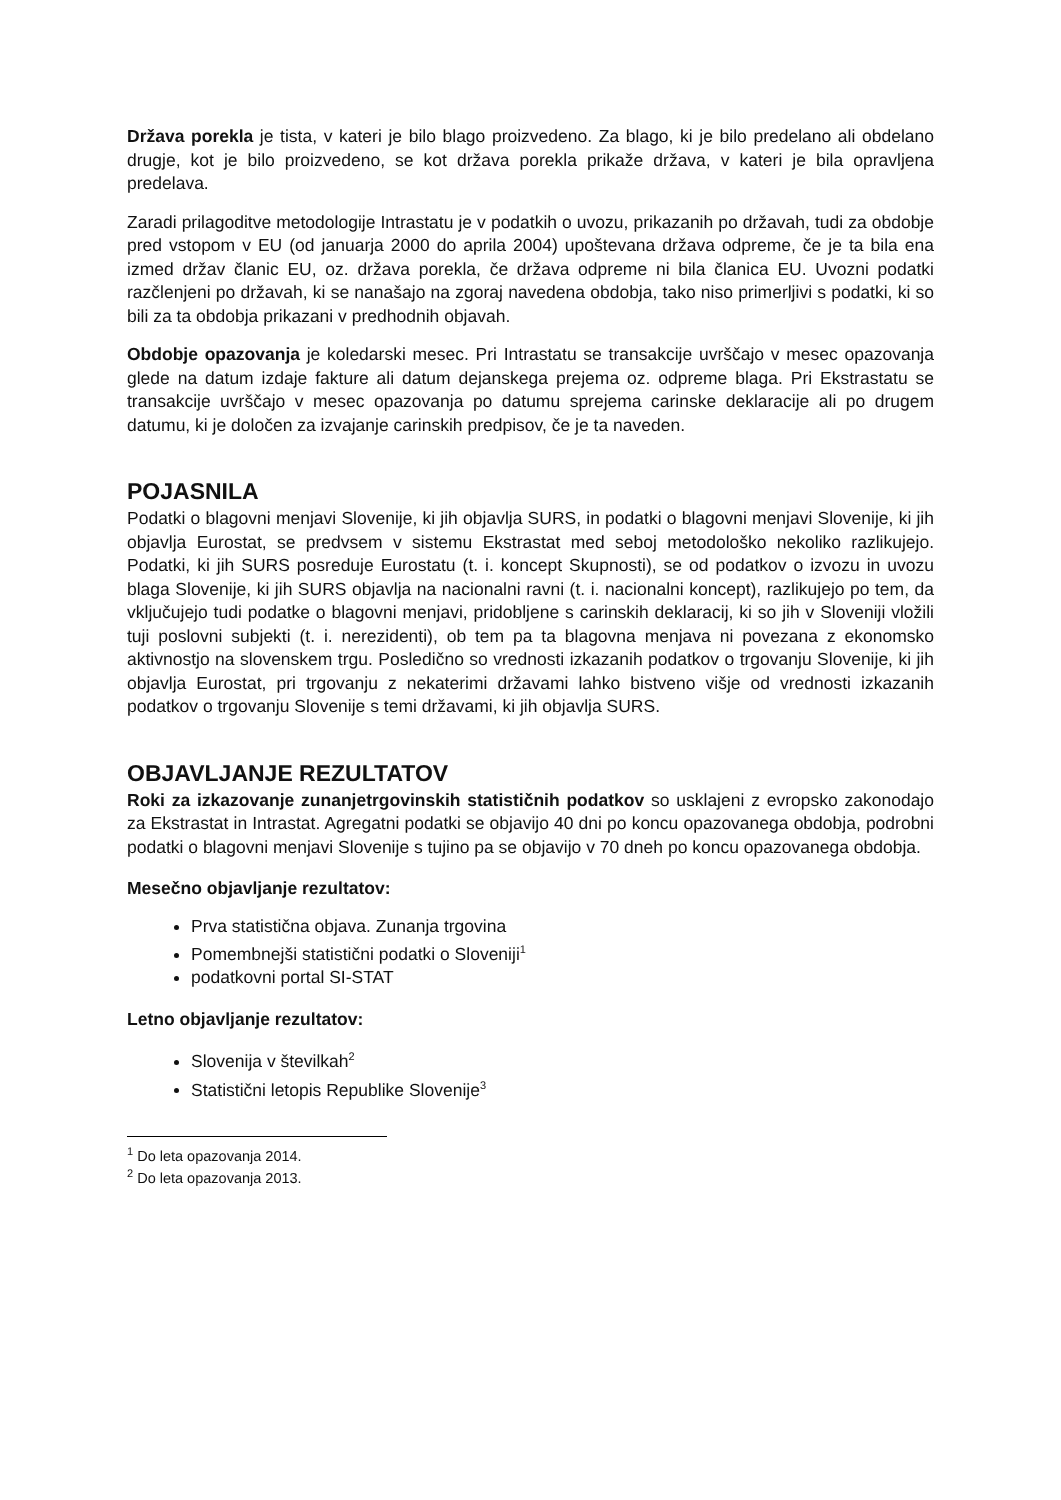Država porekla je tista, v kateri je bilo blago proizvedeno. Za blago, ki je bilo predelano ali obdelano drugje, kot je bilo proizvedeno, se kot država porekla prikaže država, v kateri je bila opravljena predelava.
Zaradi prilagoditve metodologije Intrastatu je v podatkih o uvozu, prikazanih po državah, tudi za obdobje pred vstopom v EU (od januarja 2000 do aprila 2004) upoštevana država odpreme, če je ta bila ena izmed držav članic EU, oz. država porekla, če država odpreme ni bila članica EU. Uvozni podatki razčlenjeni po državah, ki se nanašajo na zgoraj navedena obdobja, tako niso primerljivi s podatki, ki so bili za ta obdobja prikazani v predhodnih objavah.
Obdobje opazovanja je koledarski mesec. Pri Intrastatu se transakcije uvrščajo v mesec opazovanja glede na datum izdaje fakture ali datum dejanskega prejema oz. odpreme blaga. Pri Ekstrastatu se transakcije uvrščajo v mesec opazovanja po datumu sprejema carinske deklaracije ali po drugem datumu, ki je določen za izvajanje carinskih predpisov, če je ta naveden.
POJASNILA
Podatki o blagovni menjavi Slovenije, ki jih objavlja SURS, in podatki o blagovni menjavi Slovenije, ki jih objavlja Eurostat, se predvsem v sistemu Ekstrastat med seboj metodološko nekoliko razlikujejo. Podatki, ki jih SURS posreduje Eurostatu (t. i. koncept Skupnosti), se od podatkov o izvozu in uvozu blaga Slovenije, ki jih SURS objavlja na nacionalni ravni (t. i. nacionalni koncept), razlikujejo po tem, da vključujejo tudi podatke o blagovni menjavi, pridobljene s carinskih deklaracij, ki so jih v Sloveniji vložili tuji poslovni subjekti (t. i. nerezidenti), ob tem pa ta blagovna menjava ni povezana z ekonomsko aktivnostjo na slovenskem trgu. Posledično so vrednosti izkazanih podatkov o trgovanju Slovenije, ki jih objavlja Eurostat, pri trgovanju z nekaterimi državami lahko bistveno višje od vrednosti izkazanih podatkov o trgovanju Slovenije s temi državami, ki jih objavlja SURS.
OBJAVLJANJE REZULTATOV
Roki za izkazovanje zunanjetrgovinskih statističnih podatkov so usklajeni z evropsko zakonodajo za Ekstrastat in Intrastat. Agregatni podatki se objavijo 40 dni po koncu opazovanega obdobja, podrobni podatki o blagovni menjavi Slovenije s tujino pa se objavijo v 70 dneh po koncu opazovanega obdobja.
Mesečno objavljanje rezultatov:
Prva statistična objava. Zunanja trgovina
Pomembnejši statistični podatki o Sloveniji<sup>1</sup>
podatkovni portal SI-STAT
Letno objavljanje rezultatov:
Slovenija v številkah<sup>2</sup>
Statistični letopis Republike Slovenije<sup>3</sup>
<sup>1</sup> Do leta opazovanja 2014.
<sup>2</sup> Do leta opazovanja 2013.